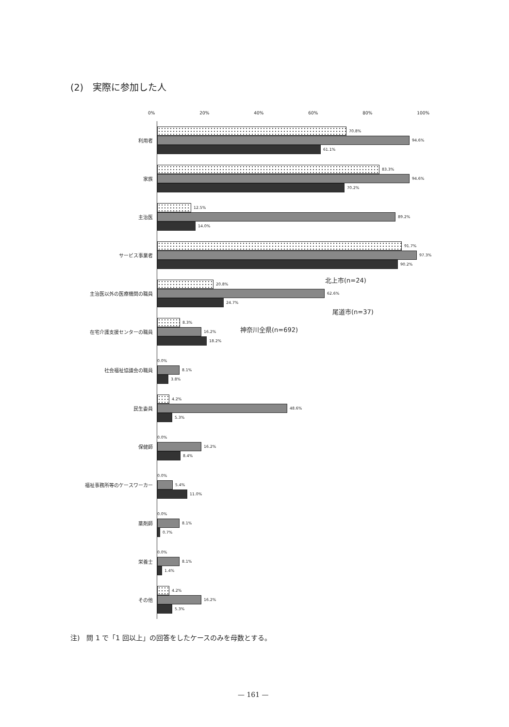(2)　実際に参加した人
0% 20% 40% 60% 80% 100%
利用者
70.8%
94.6%
61.1%
家族
83.3%
94.6%
70.2%
主治医
12.5%
89.2%
14.0%
サービス事業者
91.7%
97.3%
90.2%
主治医以外の医療機関の職員
20.8%
62.6%
24.7%
在宅介護支援センターの職員
8.3%
16.2%
18.2%
社会福祉協議会の職員
0.0%
8.1%
3.8%
民生委員
4.2%
48.6%
5.3%
保健師
0.0%
16.2%
8.4%
福祉事務所等のケースワーカー
0.0%
5.4%
11.0%
薬剤師
0.0%
8.1%
0.7%
栄養士
0.0%
8.1%
1.4%
その他
4.2%
16.2%
5.3%
北上市(n=24)
尾道市(n=37)
神奈川全県(n=692)
注)　問 1 で「1 回以上」の回答をしたケースのみを母数とする。
— 161 —